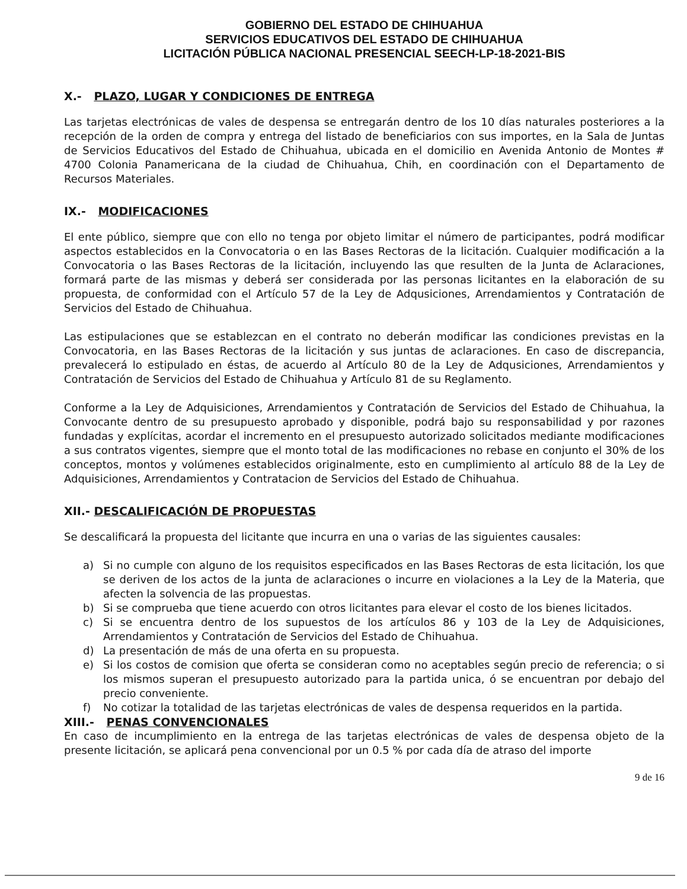GOBIERNO DEL ESTADO DE CHIHUAHUA
SERVICIOS EDUCATIVOS DEL ESTADO DE CHIHUAHUA
LICITACIÓN PÚBLICA NACIONAL PRESENCIAL SEECH-LP-18-2021-BIS
X.- PLAZO, LUGAR Y CONDICIONES DE ENTREGA
Las tarjetas electrónicas de vales de despensa se entregarán dentro de los 10 días naturales posteriores a la recepción de la orden de compra y entrega del listado de beneficiarios con sus importes, en la Sala de Juntas de Servicios Educativos del Estado de Chihuahua, ubicada en el domicilio en Avenida Antonio de Montes # 4700 Colonia Panamericana de la ciudad de Chihuahua, Chih, en coordinación con el Departamento de Recursos Materiales.
IX.- MODIFICACIONES
El ente público, siempre que con ello no tenga por objeto limitar el número de participantes, podrá modificar aspectos establecidos en la Convocatoria o en las Bases Rectoras de la licitación. Cualquier modificación a la Convocatoria o las Bases Rectoras de la licitación, incluyendo las que resulten de la Junta de Aclaraciones, formará parte de las mismas y deberá ser considerada por las personas licitantes en la elaboración de su propuesta, de conformidad con el Artículo 57 de la Ley de Adqusiciones, Arrendamientos y Contratación de Servicios del Estado de Chihuahua.
Las estipulaciones que se establezcan en el contrato no deberán modificar las condiciones previstas en la Convocatoria, en las Bases Rectoras de la licitación y sus juntas de aclaraciones. En caso de discrepancia, prevalecerá lo estipulado en éstas, de acuerdo al Artículo 80 de la Ley de Adqusiciones, Arrendamientos y Contratación de Servicios del Estado de Chihuahua y Artículo 81 de su Reglamento.
Conforme a la Ley de Adquisiciones, Arrendamientos y Contratación de Servicios del Estado de Chihuahua, la Convocante dentro de su presupuesto aprobado y disponible, podrá bajo su responsabilidad y por razones fundadas y explícitas, acordar el incremento en el presupuesto autorizado solicitados mediante modificaciones a sus contratos vigentes, siempre que el monto total de las modificaciones no rebase en conjunto el 30% de los conceptos, montos y volúmenes establecidos originalmente, esto en cumplimiento al artículo 88 de la Ley de Adquisiciones, Arrendamientos y Contratacion de Servicios del Estado de Chihuahua.
XII.- DESCALIFICACIÓN DE PROPUESTAS
Se descalificará la propuesta del licitante que incurra en una o varias de las siguientes causales:
a) Si no cumple con alguno de los requisitos especificados en las Bases Rectoras de esta licitación, los que se deriven de los actos de la junta de aclaraciones o incurre en violaciones a la Ley de la Materia, que afecten la solvencia de las propuestas.
b) Si se comprueba que tiene acuerdo con otros licitantes para elevar el costo de los bienes licitados.
c) Si se encuentra dentro de los supuestos de los artículos 86 y 103 de la Ley de Adquisiciones, Arrendamientos y Contratación de Servicios del Estado de Chihuahua.
d) La presentación de más de una oferta en su propuesta.
e) Si los costos de comision que oferta se consideran como no aceptables según precio de referencia; o si los mismos superan el presupuesto autorizado para la partida unica, ó se encuentran por debajo del precio conveniente.
f) No cotizar la totalidad de las tarjetas electrónicas de vales de despensa requeridos en la partida.
XIII.- PENAS CONVENCIONALES
En caso de incumplimiento en la entrega de las tarjetas electrónicas de vales de despensa objeto de la presente licitación, se aplicará pena convencional por un 0.5 % por cada día de atraso del importe
9 de 16